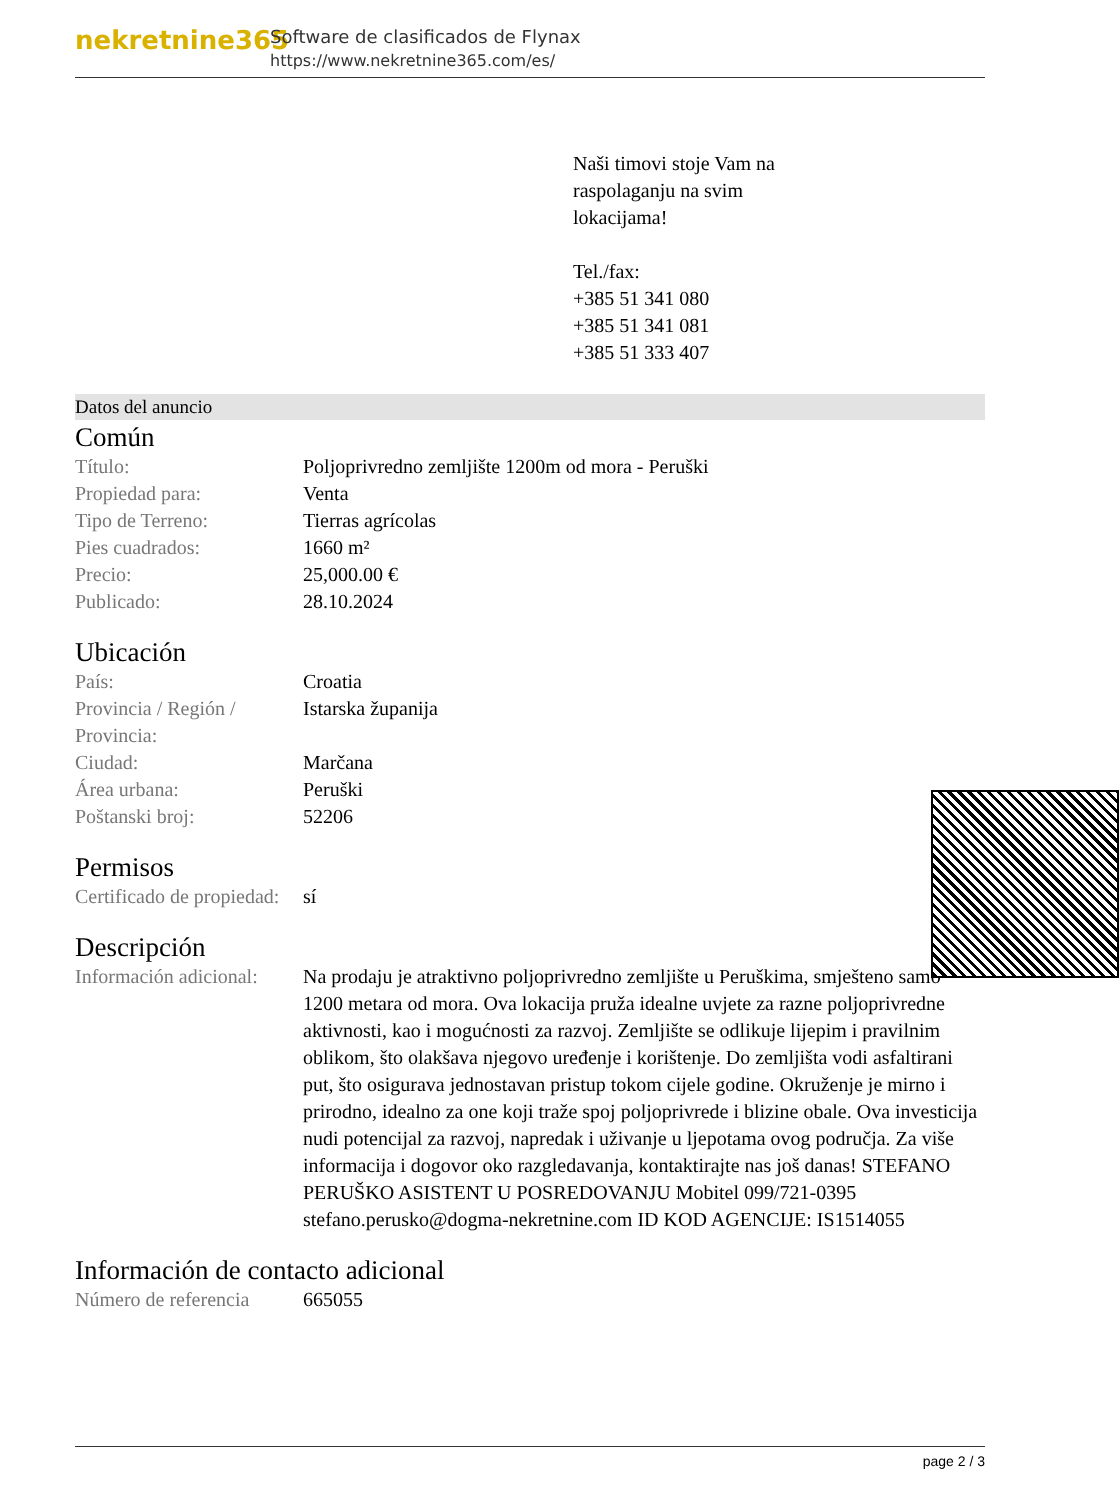nekretnine365
Software de clasificados de Flynax
https://www.nekretnine365.com/es/
Naši timovi stoje Vam na
raspolaganju na svim
lokacijama!
Tel./fax:
+385 51 341 080
+385 51 341 081
+385 51 333 407
Datos del anuncio
Común
| Título: | Poljoprivredno zemljište 1200m od mora - Peruški |
| Propiedad para: | Venta |
| Tipo de Terreno: | Tierras agrícolas |
| Pies cuadrados: | 1660 m² |
| Precio: | 25,000.00 € |
| Publicado: | 28.10.2024 |
Ubicación
| País: | Croatia |
| Provincia / Región / Provincia: | Istarska županija |
| Ciudad: | Marčana |
| Área urbana: | Peruški |
| Poštanski broj: | 52206 |
Permisos
| Certificado de propiedad: | sí |
Descripción
| Información adicional: | Na prodaju je atraktivno poljoprivredno zemljište u Peruškima, smješteno samo 1200 metara od mora. Ova lokacija pruža idealne uvjete za razne poljoprivredne aktivnosti, kao i mogućnosti za razvoj. Zemljište se odlikuje lijepim i pravilnim oblikom, što olakšava njegovo uređenje i korištenje. Do zemljišta vodi asfaltirani put, što osigurava jednostavan pristup tokom cijele godine. Okruženje je mirno i prirodno, idealno za one koji traže spoj poljoprivrede i blizine obale. Ova investicija nudi potencijal za razvoj, napredak i uživanje u ljepotama ovog područja. Za više informacija i dogovor oko razgledavanja, kontaktirajte nas još danas! STEFANO PERUŠKO ASISTENT U POSREDOVANJU Mobitel 099/721-0395 stefano.perusko@dogma-nekretnine.com ID KOD AGENCIJE: IS1514055 |
Información de contacto adicional
| Número de referencia | 665055 |
page 2 / 3